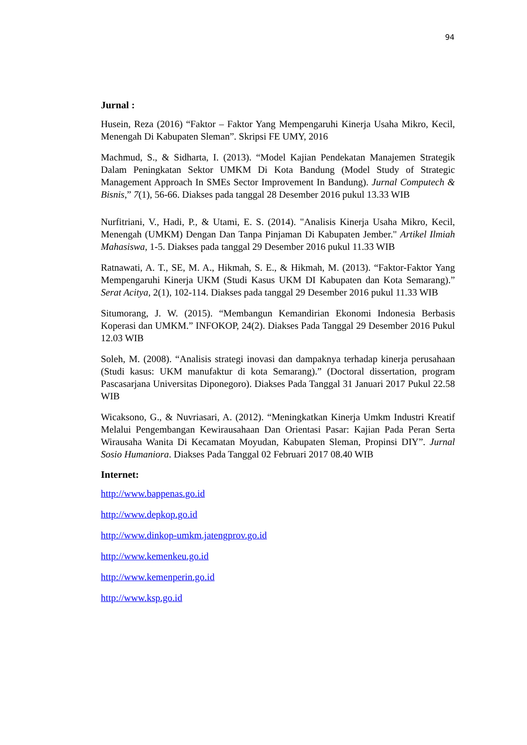94
Jurnal :
Husein, Reza (2016) “Faktor – Faktor Yang Mempengaruhi Kinerja Usaha Mikro, Kecil, Menengah Di Kabupaten Sleman”. Skripsi FE UMY, 2016
Machmud, S., & Sidharta, I. (2013). “Model Kajian Pendekatan Manajemen Strategik Dalam Peningkatan Sektor UMKM Di Kota Bandung (Model Study of Strategic Management Approach In SMEs Sector Improvement In Bandung). Jurnal Computech & Bisnis,” 7(1), 56-66. Diakses pada tanggal 28 Desember 2016 pukul 13.33 WIB
Nurfitriani, V., Hadi, P., & Utami, E. S. (2014). "Analisis Kinerja Usaha Mikro, Kecil, Menengah (UMKM) Dengan Dan Tanpa Pinjaman Di Kabupaten Jember." Artikel Ilmiah Mahasiswa, 1-5. Diakses pada tanggal 29 Desember 2016 pukul 11.33 WIB
Ratnawati, A. T., SE, M. A., Hikmah, S. E., & Hikmah, M. (2013). “Faktor-Faktor Yang Mempengaruhi Kinerja UKM (Studi Kasus UKM DI Kabupaten dan Kota Semarang).” Serat Acitya, 2(1), 102-114. Diakses pada tanggal 29 Desember 2016 pukul 11.33 WIB
Situmorang, J. W. (2015). “Membangun Kemandirian Ekonomi Indonesia Berbasis Koperasi dan UMKM.” INFOKOP, 24(2). Diakses Pada Tanggal 29 Desember 2016 Pukul 12.03 WIB
Soleh, M. (2008). “Analisis strategi inovasi dan dampaknya terhadap kinerja perusahaan (Studi kasus: UKM manufaktur di kota Semarang).” (Doctoral dissertation, program Pascasarjana Universitas Diponegoro). Diakses Pada Tanggal 31 Januari 2017 Pukul 22.58 WIB
Wicaksono, G., & Nuvriasari, A. (2012). “Meningkatkan Kinerja Umkm Industri Kreatif Melalui Pengembangan Kewirausahaan Dan Orientasi Pasar: Kajian Pada Peran Serta Wirausaha Wanita Di Kecamatan Moyudan, Kabupaten Sleman, Propinsi DIY”. Jurnal Sosio Humaniora. Diakses Pada Tanggal 02 Februari 2017 08.40 WIB
Internet:
http://www.bappenas.go.id
http://www.depkop.go.id
http://www.dinkop-umkm.jatengprov.go.id
http://www.kemenkeu.go.id
http://www.kemenperin.go.id
http://www.ksp.go.id